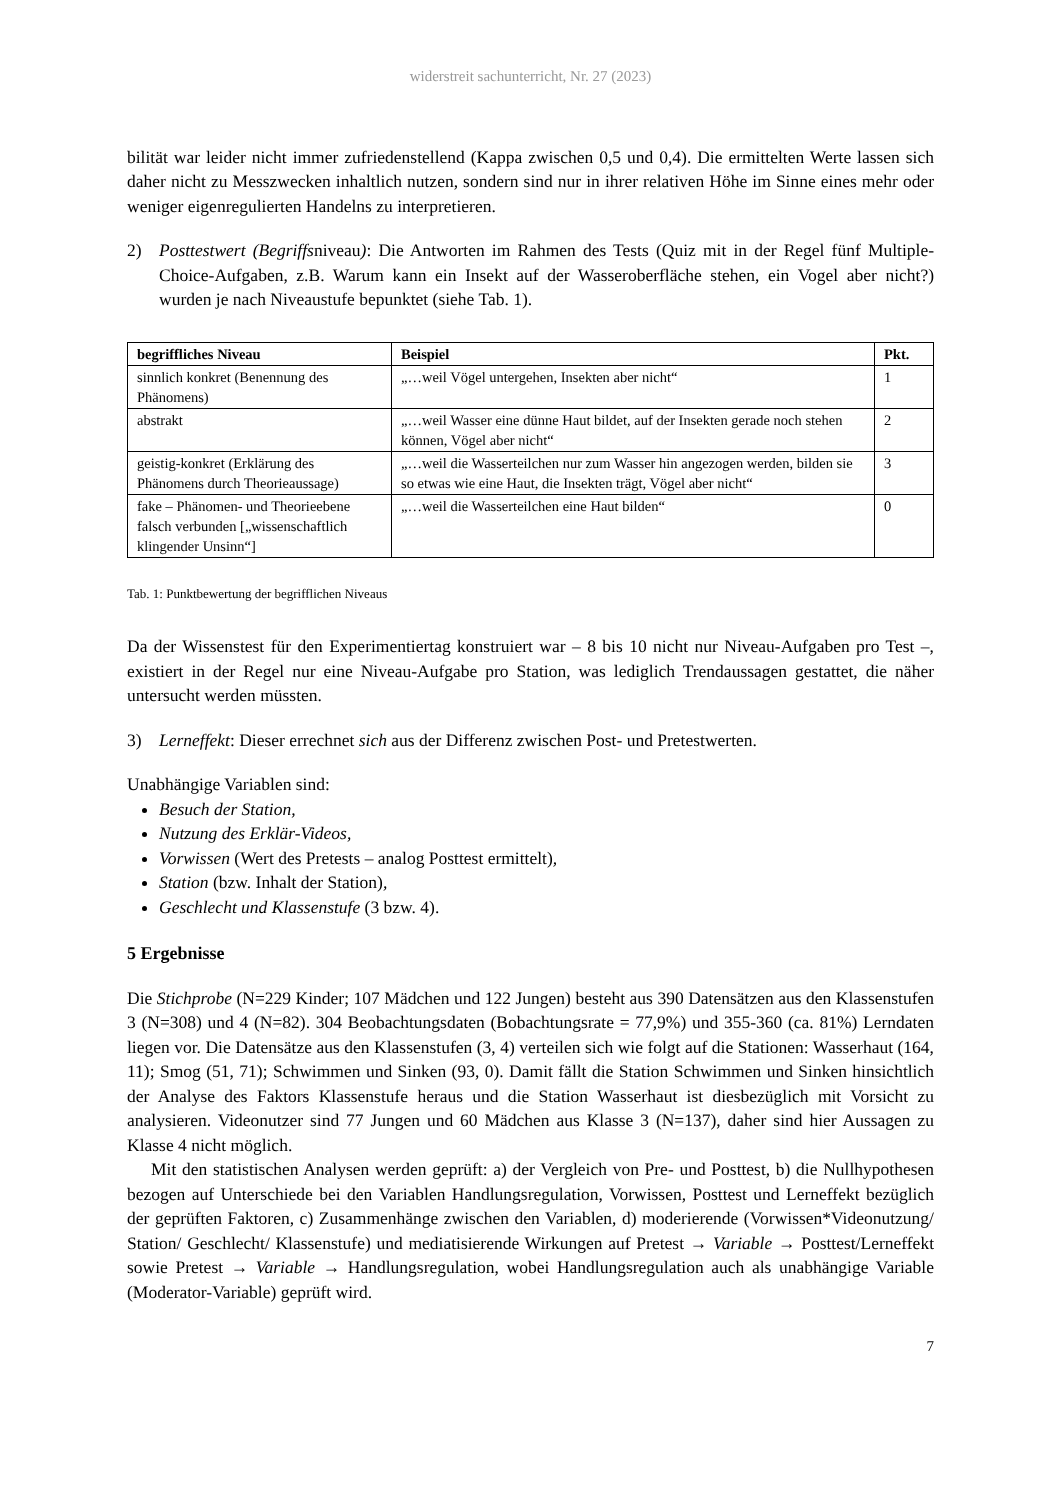widerstreit sachunterricht, Nr. 27 (2023)
bilität war leider nicht immer zufriedenstellend (Kappa zwischen 0,5 und 0,4). Die ermittelten Werte lassen sich daher nicht zu Messzwecken inhaltlich nutzen, sondern sind nur in ihrer relativen Höhe im Sinne eines mehr oder weniger eigenregulierten Handelns zu interpretieren.
2) Posttestwert (Begriffsniveau): Die Antworten im Rahmen des Tests (Quiz mit in der Regel fünf Multiple-Choice-Aufgaben, z.B. Warum kann ein Insekt auf der Wasseroberfläche stehen, ein Vogel aber nicht?) wurden je nach Niveaustufe bepunktet (siehe Tab. 1).
| begriffliches Niveau | Beispiel | Pkt. |
| --- | --- | --- |
| sinnlich konkret (Benennung des Phänomens) | „…weil Vögel untergehen, Insekten aber nicht“ | 1 |
| abstrakt | „…weil Wasser eine dünne Haut bildet, auf der Insekten gerade noch stehen können, Vögel aber nicht“ | 2 |
| geistig-konkret (Erklärung des Phänomens durch Theorieaussage) | „…weil die Wasserteilchen nur zum Wasser hin angezogen werden, bilden sie so etwas wie eine Haut, die Insekten trägt, Vögel aber nicht“ | 3 |
| fake – Phänomen- und Theorieebene falsch verbunden [„wissenschaftlich klingender Unsinn“] | „…weil die Wasserteilchen eine Haut bilden“ | 0 |
Tab. 1: Punktbewertung der begrifflichen Niveaus
Da der Wissenstest für den Experimentiertag konstruiert war – 8 bis 10 nicht nur Niveau-Aufgaben pro Test –, existiert in der Regel nur eine Niveau-Aufgabe pro Station, was lediglich Trendaussagen gestattet, die näher untersucht werden müssten.
3) Lerneffekt: Dieser errechnet sich aus der Differenz zwischen Post- und Pretestwerten.
Unabhängige Variablen sind:
Besuch der Station,
Nutzung des Erklär-Videos,
Vorwissen (Wert des Pretests – analog Posttest ermittelt),
Station (bzw. Inhalt der Station),
Geschlecht und Klassenstufe (3 bzw. 4).
5 Ergebnisse
Die Stichprobe (N=229 Kinder; 107 Mädchen und 122 Jungen) besteht aus 390 Datensätzen aus den Klassenstufen 3 (N=308) und 4 (N=82). 304 Beobachtungsdaten (Bobachtungsrate = 77,9%) und 355-360 (ca. 81%) Lerndaten liegen vor. Die Datensätze aus den Klassenstufen (3, 4) verteilen sich wie folgt auf die Stationen: Wasserhaut (164, 11); Smog (51, 71); Schwimmen und Sinken (93, 0). Damit fällt die Station Schwimmen und Sinken hinsichtlich der Analyse des Faktors Klassenstufe heraus und die Station Wasserhaut ist diesbezüglich mit Vorsicht zu analysieren. Videonutzer sind 77 Jungen und 60 Mädchen aus Klasse 3 (N=137), daher sind hier Aussagen zu Klasse 4 nicht möglich.
Mit den statistischen Analysen werden geprüft: a) der Vergleich von Pre- und Posttest, b) die Nullhypothesen bezogen auf Unterschiede bei den Variablen Handlungsregulation, Vorwissen, Posttest und Lerneffekt bezüglich der geprüften Faktoren, c) Zusammenhänge zwischen den Variablen, d) moderierende (Vorwissen*Videonutzung/ Station/ Geschlecht/ Klassenstufe) und mediatisierende Wirkungen auf Pretest → Variable → Posttest/Lerneffekt sowie Pretest → Variable → Handlungsregulation, wobei Handlungsregulation auch als unabhängige Variable (Moderator-Variable) geprüft wird.
7